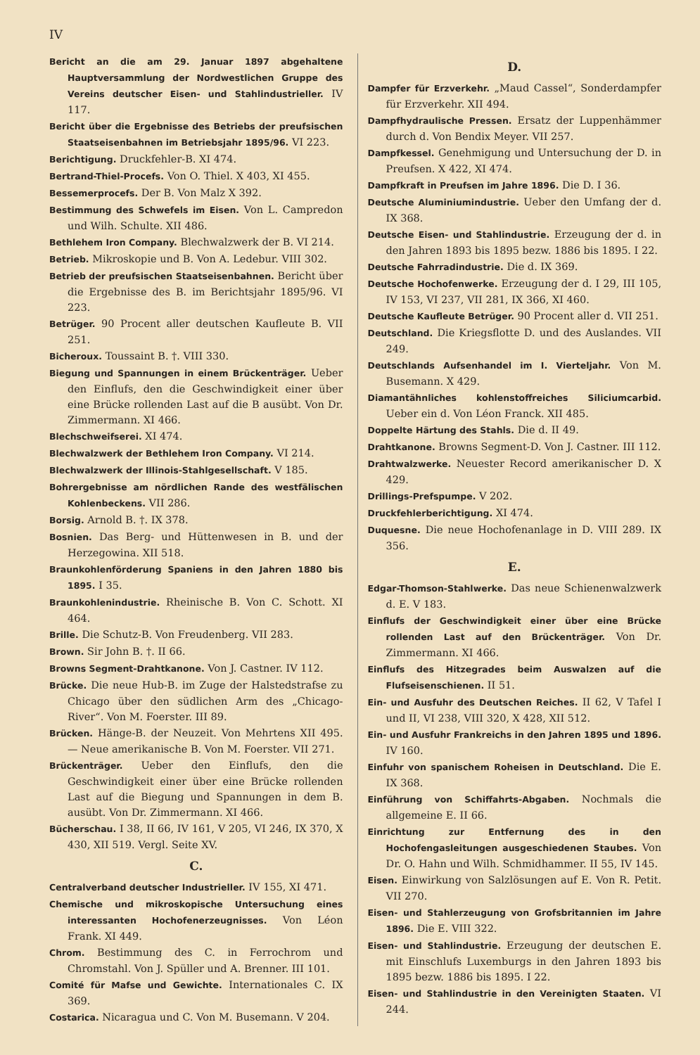IV
Bericht an die am 29. Januar 1897 abgehaltene Hauptversammlung der Nordwestlichen Gruppe des Vereins deutscher Eisen- und Stahlindustrieller. IV 117.
Bericht über die Ergebnisse des Betriebs der preufsischen Staatseisenbahnen im Betriebsjahr 1895/96. VI 223.
Berichtigung. Druckfehler-B. XI 474.
Bertrand-Thiel-Procefs. Von O. Thiel. X 403, XI 455.
Bessemerprocefs. Der B. Von Malz X 392.
Bestimmung des Schwefels im Eisen. Von L. Campredon und Wilh. Schulte. XII 486.
Bethlehem Iron Company. Blechwalzwerk der B. VI 214.
Betrieb. Mikroskopie und B. Von A. Ledebur. VIII 302.
Betrieb der preufsischen Staatseisenbahnen. Bericht über die Ergebnisse des B. im Berichtsjahr 1895/96. VI 223.
Betrüger. 90 Procent aller deutschen Kaufleute B. VII 251.
Bicheroux. Toussaint B. †. VIII 330.
Biegung und Spannungen in einem Brückenträger. Ueber den Einflufs, den die Geschwindigkeit einer über eine Brücke rollenden Last auf die B ausübt. Von Dr. Zimmermann. XI 466.
Blechschweifserei. XI 474.
Blechwalzwerk der Bethlehem Iron Company. VI 214.
Blechwalzwerk der Illinois-Stahlgesellschaft. V 185.
Bohrergebnisse am nördlichen Rande des westfälischen Kohlenbeckens. VII 286.
Borsig. Arnold B. †. IX 378.
Bosnien. Das Berg- und Hüttenwesen in B. und der Herzegowina. XII 518.
Braunkohlenförderung Spaniens in den Jahren 1880 bis 1895. I 35.
Braunkohlenindustrie. Rheinische B. Von C. Schott. XI 464.
Brille. Die Schutz-B. Von Freudenberg. VII 283.
Brown. Sir John B. †. II 66.
Browns Segment-Drahtkanone. Von J. Castner. IV 112.
Brücke. Die neue Hub-B. im Zuge der Halstedstrafse zu Chicago über den südlichen Arm des „Chicago-River“. Von M. Foerster. III 89.
Brücken. Hänge-B. der Neuzeit. Von Mehrtens XII 495. — Neue amerikanische B. Von M. Foerster. VII 271.
Brückenträger. Ueber den Einflufs, den die Geschwindigkeit einer über eine Brücke rollenden Last auf die Biegung und Spannungen in dem B. ausübt. Von Dr. Zimmermann. XI 466.
Bücherschau. I 38, II 66, IV 161, V 205, VI 246, IX 370, X 430, XII 519. Vergl. Seite XV.
C.
Centralverband deutscher Industrieller. IV 155, XI 471.
Chemische und mikroskopische Untersuchung eines interessanten Hochofenerzeugnisses. Von Léon Frank. XI 449.
Chrom. Bestimmung des C. in Ferrochrom und Chromstahl. Von J. Spüller und A. Brenner. III 101.
Comité für Mafse und Gewichte. Internationales C. IX 369.
Costarica. Nicaragua und C. Von M. Busemann. V 204.
D.
Dampfer für Erzverkehr. „Maud Cassel“, Sonderdampfer für Erzverkehr. XII 494.
Dampfhydraulische Pressen. Ersatz der Luppenhämmer durch d. Von Bendix Meyer. VII 257.
Dampfkessel. Genehmigung und Untersuchung der D. in Preufsen. X 422, XI 474.
Dampfkraft in Preufsen im Jahre 1896. Die D. I 36.
Deutsche Aluminiumindustrie. Ueber den Umfang der d. IX 368.
Deutsche Eisen- und Stahlindustrie. Erzeugung der d. in den Jahren 1893 bis 1895 bezw. 1886 bis 1895. I 22.
Deutsche Fahrradindustrie. Die d. IX 369.
Deutsche Hochofenwerke. Erzeugung der d. I 29, III 105, IV 153, VI 237, VII 281, IX 366, XI 460.
Deutsche Kaufleute Betrüger. 90 Procent aller d. VII 251.
Deutschland. Die Kriegsflotte D. und des Auslandes. VII 249.
Deutschlands Aufsenhandel im I. Vierteljahr. Von M. Busemann. X 429.
Diamantähnliches kohlenstoffreiches Siliciumcarbid. Ueber ein d. Von Léon Franck. XII 485.
Doppelte Härtung des Stahls. Die d. II 49.
Drahtkanone. Browns Segment-D. Von J. Castner. III 112.
Drahtwalzwerke. Neuester Record amerikanischer D. X 429.
Drillings-Prefspumpe. V 202.
Druckfehlerberichtigung. XI 474.
Duquesne. Die neue Hochofenanlage in D. VIII 289. IX 356.
E.
Edgar-Thomson-Stahlwerke. Das neue Schienenwalzwerk d. E. V 183.
Einflufs der Geschwindigkeit einer über eine Brücke rollenden Last auf den Brückenträger. Von Dr. Zimmermann. XI 466.
Einflufs des Hitzegrades beim Auswalzen auf die Flufseisenschienen. II 51.
Ein- und Ausfuhr des Deutschen Reiches. II 62, V Tafel I und II, VI 238, VIII 320, X 428, XII 512.
Ein- und Ausfuhr Frankreichs in den Jahren 1895 und 1896. IV 160.
Einfuhr von spanischem Roheisen in Deutschland. Die E. IX 368.
Einführung von Schiffahrts-Abgaben. Nochmals die allgemeine E. II 66.
Einrichtung zur Entfernung des in den Hochofengasleitungen ausgeschiedenen Staubes. Von Dr. O. Hahn und Wilh. Schmidhammer. II 55, IV 145.
Eisen. Einwirkung von Salzlösungen auf E. Von R. Petit. VII 270.
Eisen- und Stahlerzeugung von Grofsbritannien im Jahre 1896. Die E. VIII 322.
Eisen- und Stahlindustrie. Erzeugung der deutschen E. mit Einschlufs Luxemburgs in den Jahren 1893 bis 1895 bezw. 1886 bis 1895. I 22.
Eisen- und Stahlindustrie in den Vereinigten Staaten. VI 244.